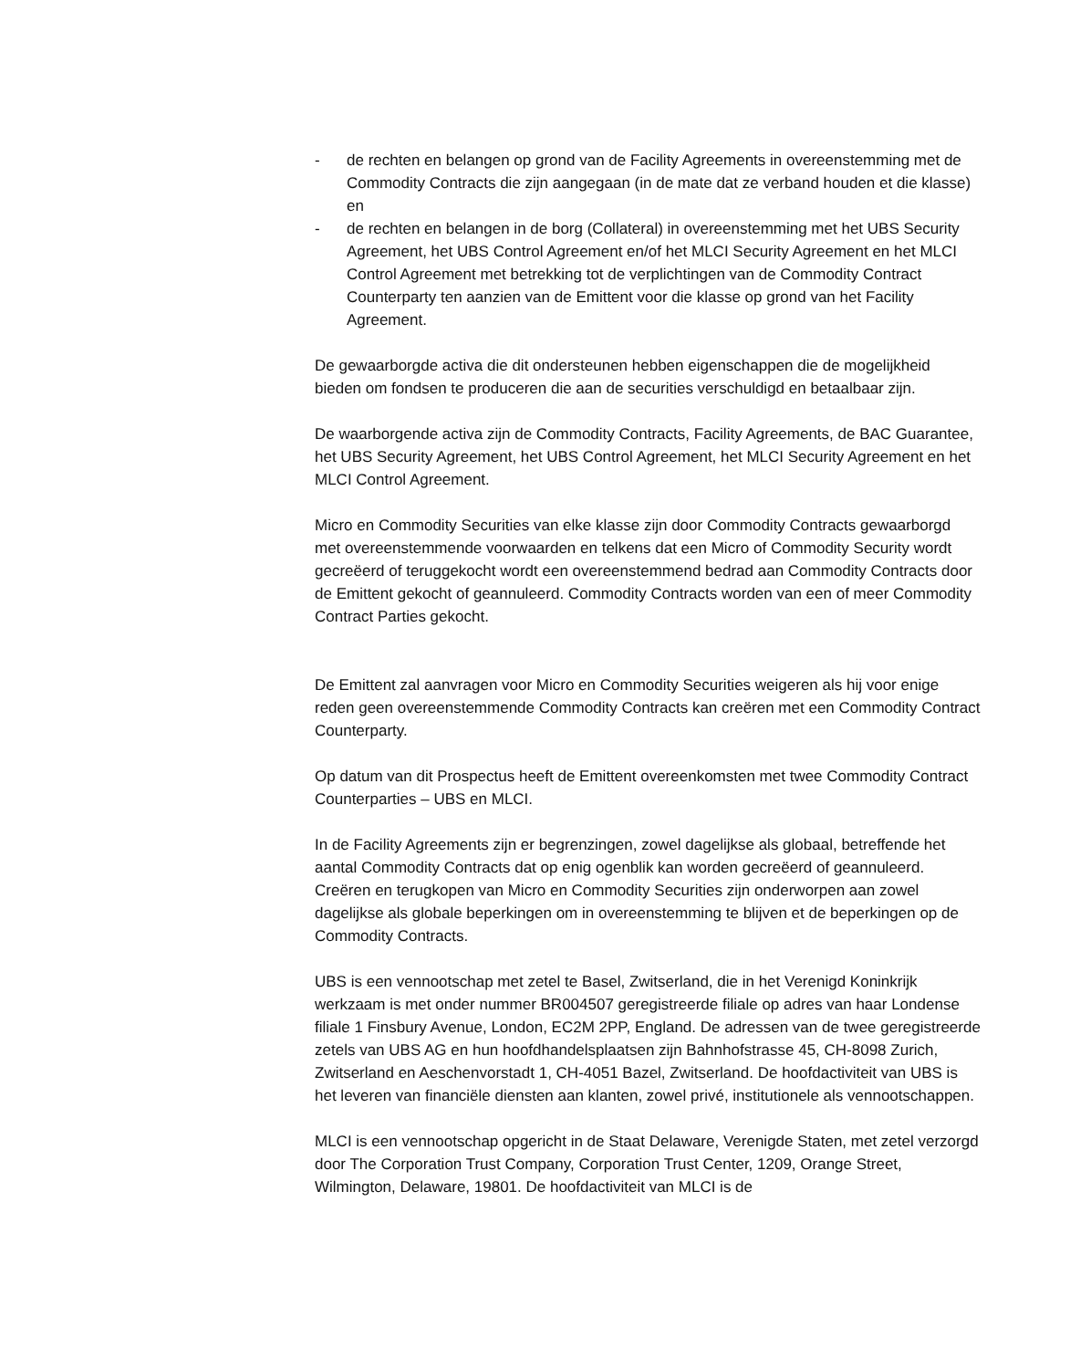- de rechten en belangen op grond van de Facility Agreements in overeenstemming met de Commodity Contracts die zijn aangegaan (in de mate dat ze verband houden et die klasse) en
- de rechten en belangen in de borg (Collateral) in overeenstemming met het UBS Security Agreement, het UBS Control Agreement en/of het MLCI Security Agreement en het MLCI Control Agreement met betrekking tot de verplichtingen van de Commodity Contract Counterparty ten aanzien van de Emittent voor die klasse op grond van het Facility Agreement.
De gewaarborgde activa die dit ondersteunen hebben eigenschappen die de mogelijkheid bieden om fondsen te produceren die aan de securities verschuldigd en betaalbaar zijn.
De waarborgende activa zijn de Commodity Contracts, Facility Agreements, de BAC Guarantee, het UBS Security Agreement, het UBS Control Agreement, het MLCI Security Agreement en het MLCI Control Agreement.
Micro en Commodity Securities van elke klasse zijn door Commodity Contracts gewaarborgd met overeenstemmende voorwaarden en telkens dat een Micro of Commodity Security wordt gecreëerd of teruggekocht wordt een overeenstemmend bedrad aan Commodity Contracts door de Emittent gekocht of geannuleerd. Commodity Contracts worden van een of meer Commodity Contract Parties gekocht.
De Emittent zal aanvragen voor Micro en Commodity Securities weigeren als hij voor enige reden geen overeenstemmende Commodity Contracts kan creëren met een Commodity Contract Counterparty.
Op datum van dit Prospectus heeft de Emittent overeenkomsten met twee Commodity Contract Counterparties – UBS en MLCI.
In de Facility Agreements zijn er begrenzingen, zowel dagelijkse als globaal, betreffende het aantal Commodity Contracts dat op enig ogenblik kan worden gecreëerd of geannuleerd. Creëren en terugkopen van Micro en Commodity Securities zijn onderworpen aan zowel dagelijkse als globale beperkingen om in overeenstemming te blijven et de beperkingen op de Commodity Contracts.
UBS is een vennootschap met zetel te Basel, Zwitserland, die in het Verenigd Koninkrijk werkzaam is met onder nummer BR004507 geregistreerde filiale op adres van haar Londense filiale 1 Finsbury Avenue, London, EC2M 2PP, England. De adressen van de twee geregistreerde zetels van UBS AG en hun hoofdhandelsplaatsen zijn Bahnhofstrasse 45, CH-8098 Zurich, Zwitserland en Aeschenvorstadt 1, CH-4051 Bazel, Zwitserland. De hoofdactiviteit van UBS is het leveren van financiële diensten aan klanten, zowel privé, institutionele als vennootschappen.
MLCI is een vennootschap opgericht in de Staat Delaware, Verenigde Staten, met zetel verzorgd door The Corporation Trust Company, Corporation Trust Center, 1209, Orange Street, Wilmington, Delaware, 19801. De hoofdactiviteit van MLCI is de